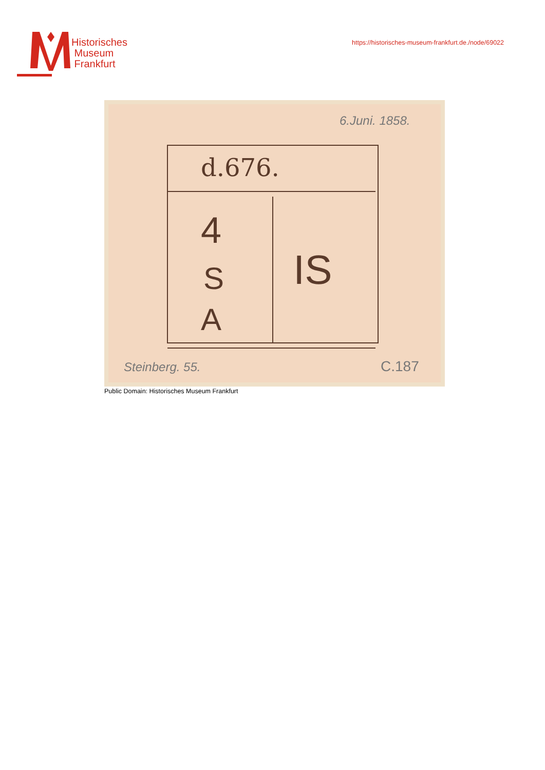Historisches
Museum
Frankfurt
https://historisches-museum-frankfurt.de./node/69022
d.676.
4
S
A
IS
6.Juni. 1858.
Steinberg. 55.
C.187
Public Domain: Historisches Museum Frankfurt